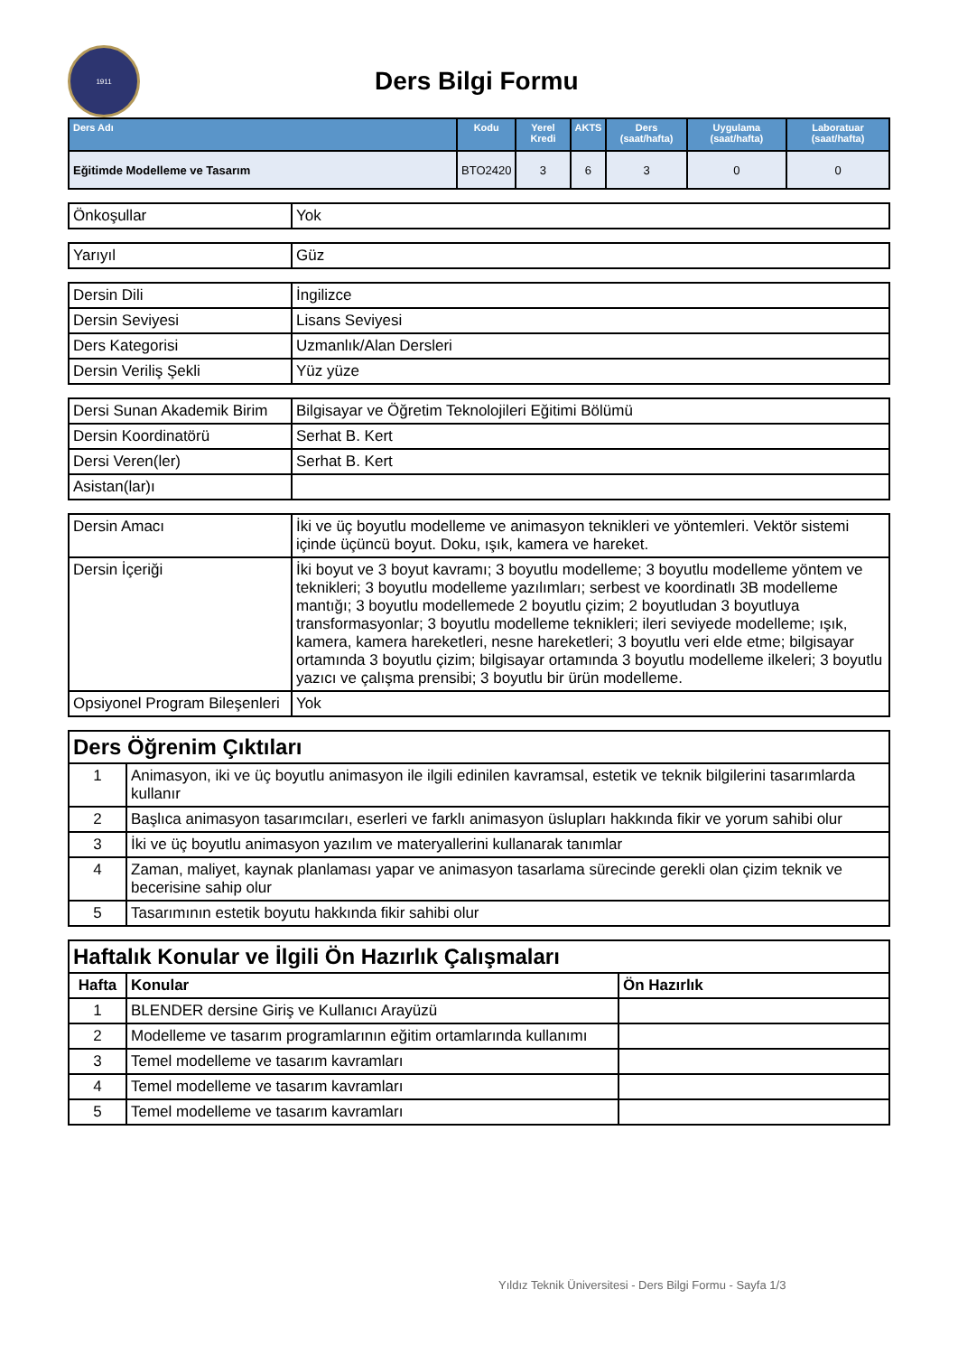1911
Ders Bilgi Formu
| Ders Adı | Kodu | Yerel Kredi | AKTS | Ders (saat/hafta) | Uygulama (saat/hafta) | Laboratuar (saat/hafta) |
| --- | --- | --- | --- | --- | --- | --- |
| Eğitimde Modelleme ve Tasarım | BTO2420 | 3 | 6 | 3 | 0 | 0 |
| Önkoşullar | Yok |
| Yarıyıl | Güz |
| Dersin Dili | İngilizce |
| Dersin Seviyesi | Lisans Seviyesi |
| Ders Kategorisi | Uzmanlık/Alan Dersleri |
| Dersin Veriliş Şekli | Yüz yüze |
| Dersi Sunan Akademik Birim | Bilgisayar ve Öğretim Teknolojileri Eğitimi Bölümü |
| Dersin Koordinatörü | Serhat B. Kert |
| Dersi Veren(ler) | Serhat B. Kert |
| Asistan(lar)ı | |
| Dersin Amacı | İki ve üç boyutlu modelleme ve animasyon teknikleri ve yöntemleri. Vektör sistemi içinde üçüncü boyut. Doku, ışık, kamera ve hareket. |
| Dersin İçeriği | İki boyut ve 3 boyut kavramı; 3 boyutlu modelleme; 3 boyutlu modelleme yöntem ve teknikleri; 3 boyutlu modelleme yazılımları; serbest ve koordinatlı 3B modelleme mantığı; 3 boyutlu modellemede 2 boyutlu çizim; 2 boyutludan 3 boyutluya transformasyonlar; 3 boyutlu modelleme teknikleri; ileri seviyede modelleme; ışık, kamera, kamera hareketleri, nesne hareketleri; 3 boyutlu veri elde etme; bilgisayar ortamında 3 boyutlu çizim; bilgisayar ortamında 3 boyutlu modelleme ilkeleri; 3 boyutlu yazıcı ve çalışma prensibi; 3 boyutlu bir ürün modelleme. |
| Opsiyonel Program Bileşenleri | Yok |
| Ders Öğrenim Çıktıları | |
| 1 | Animasyon, iki ve üç boyutlu animasyon ile ilgili edinilen kavramsal, estetik ve teknik bilgilerini tasarımlarda kullanır |
| 2 | Başlıca animasyon tasarımcıları, eserleri ve farklı animasyon üslupları hakkında fikir ve yorum sahibi olur |
| 3 | İki ve üç boyutlu animasyon yazılım ve materyallerini kullanarak tanımlar |
| 4 | Zaman, maliyet, kaynak planlaması yapar ve animasyon tasarlama sürecinde gerekli olan çizim teknik ve becerisine sahip olur |
| 5 | Tasarımının estetik boyutu hakkında fikir sahibi olur |
| Haftalık Konular ve İlgili Ön Hazırlık Çalışmaları | | |
| Hafta | Konular | Ön Hazırlık |
| 1 | BLENDER dersine Giriş ve Kullanıcı Arayüzü | |
| 2 | Modelleme ve tasarım programlarının eğitim ortamlarında kullanımı | |
| 3 | Temel modelleme ve tasarım kavramları | |
| 4 | Temel modelleme ve tasarım kavramları | |
| 5 | Temel modelleme ve tasarım kavramları | |
Yıldız Teknik Üniversitesi - Ders Bilgi Formu - Sayfa 1/3